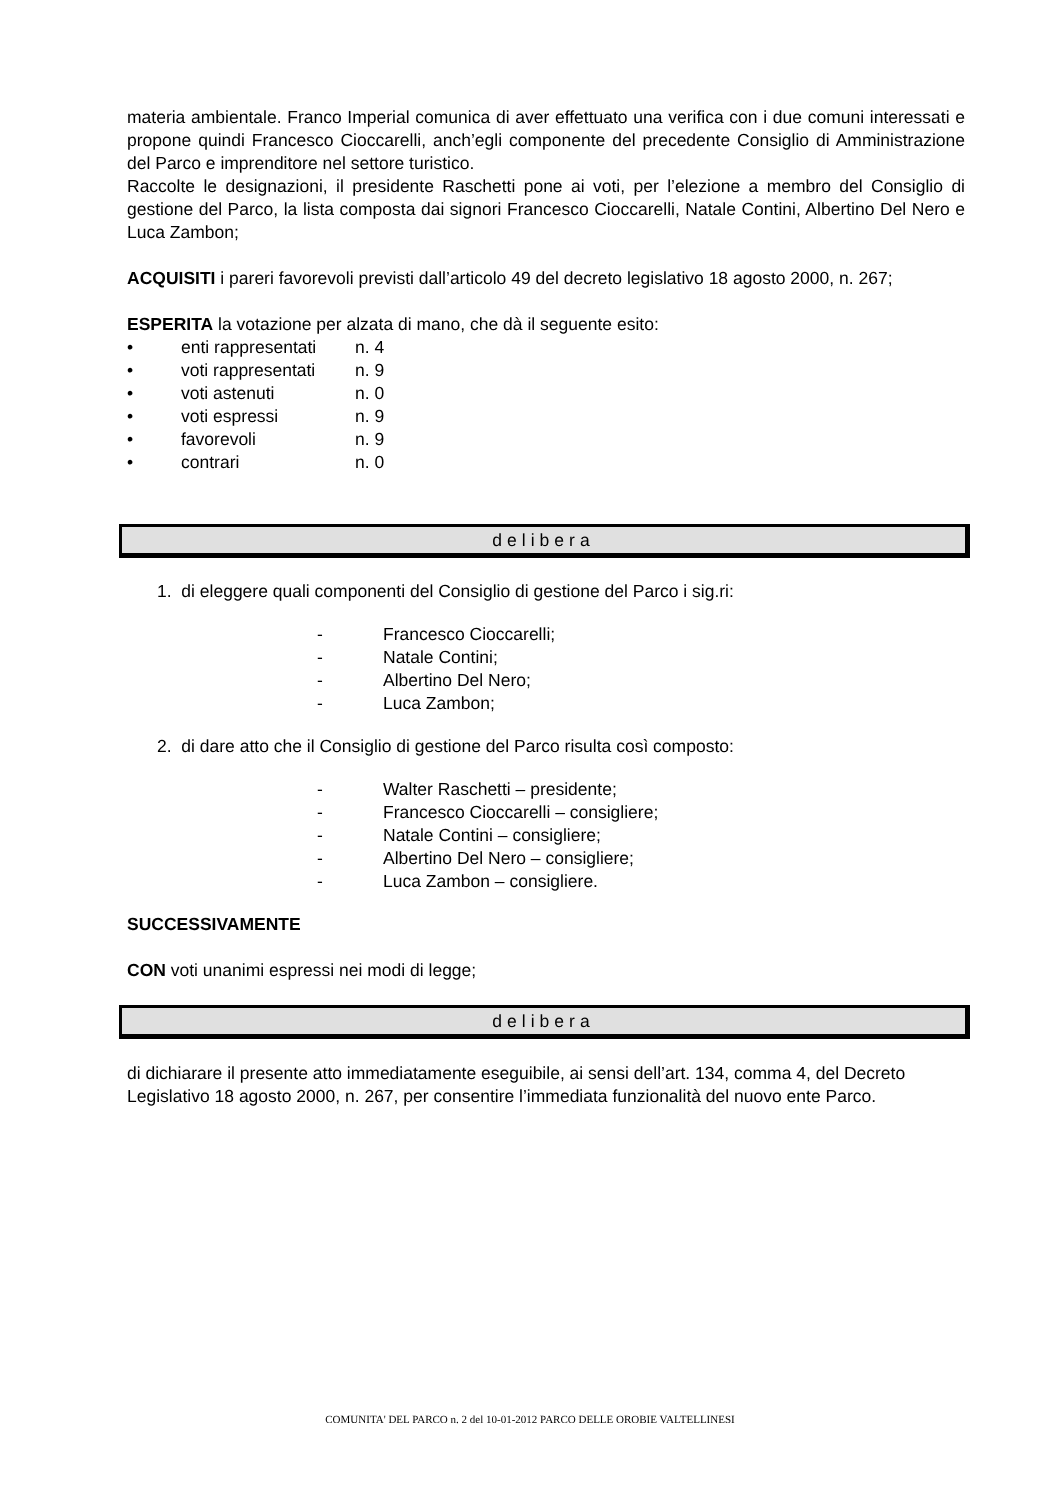materia ambientale. Franco Imperial comunica di aver effettuato una verifica con i due comuni interessati e propone quindi Francesco Cioccarelli, anch’egli componente del precedente Consiglio di Amministrazione del Parco e imprenditore nel settore turistico.
Raccolte le designazioni, il presidente Raschetti pone ai voti, per l’elezione a membro del Consiglio di gestione del Parco, la lista composta dai signori Francesco Cioccarelli, Natale Contini, Albertino Del Nero e Luca Zambon;
ACQUISITI i pareri favorevoli previsti dall’articolo 49 del decreto legislativo 18 agosto 2000, n. 267;
ESPERITA la votazione per alzata di mano, che dà il seguente esito:
• enti rappresentati n. 4
• voti rappresentati n. 9
• voti astenuti n. 0
• voti espressi n. 9
• favorevoli n. 9
• contrari n. 0
delibera
1. di eleggere quali componenti del Consiglio di gestione del Parco i sig.ri:
- Francesco Cioccarelli;
- Natale Contini;
- Albertino Del Nero;
- Luca Zambon;
2. di dare atto che il Consiglio di gestione del Parco risulta così composto:
- Walter Raschetti – presidente;
- Francesco Cioccarelli – consigliere;
- Natale Contini – consigliere;
- Albertino Del Nero – consigliere;
- Luca Zambon – consigliere.
SUCCESSIVAMENTE
CON voti unanimi espressi nei modi di legge;
delibera
di dichiarare il presente atto immediatamente eseguibile, ai sensi dell’art. 134, comma 4, del Decreto Legislativo 18 agosto 2000, n. 267, per consentire l’immediata funzionalità del nuovo ente Parco.
COMUNITA' DEL PARCO n. 2 del 10-01-2012 PARCO DELLE OROBIE VALTELLINESI